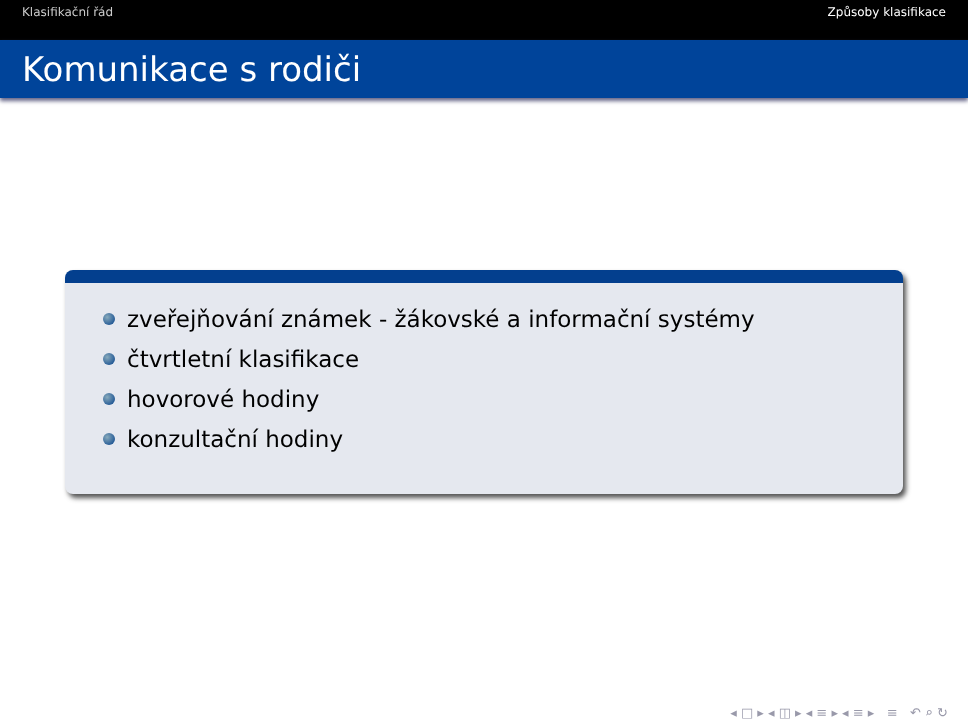Klasifikační řád Způsoby klasifikace
Komunikace s rodiči
zveřejňování známek - žákovské a informační systémy
čtvrtletní klasifikace
hovorové hodiny
konzultační hodiny
◂ □ ▸ ◂ ◫ ▸ ◂ ≡ ▸ ◂ ≡ ▸ ≡ ↶ ⌕ ↻